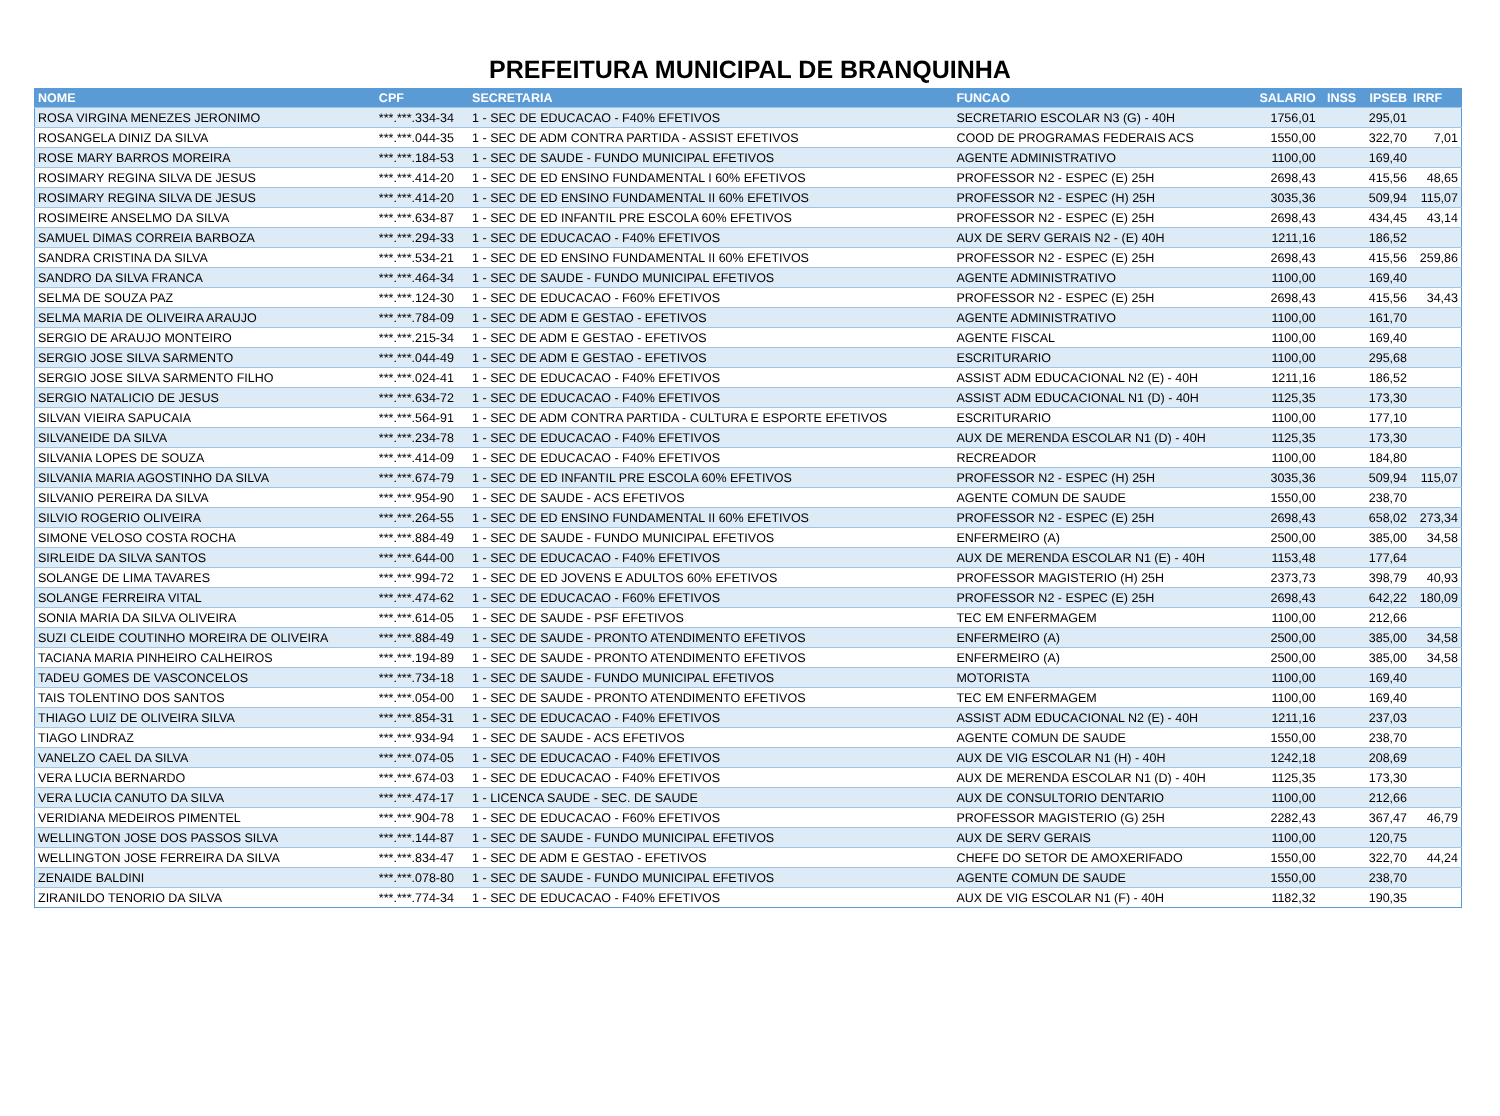PREFEITURA MUNICIPAL DE BRANQUINHA
| NOME | CPF | SECRETARIA | FUNCAO | SALARIO | INSS | IPSEB | IRRF |
| --- | --- | --- | --- | --- | --- | --- | --- |
| ROSA VIRGINA MENEZES JERONIMO | ***.***.334-34 | 1 - SEC DE EDUCACAO - F40% EFETIVOS | SECRETARIO ESCOLAR N3 (G) - 40H | 1756,01 | | 295,01 | |
| ROSANGELA DINIZ DA SILVA | ***.***.044-35 | 1 - SEC DE ADM CONTRA PARTIDA - ASSIST EFETIVOS | COOD DE PROGRAMAS FEDERAIS ACS | 1550,00 | | 322,70 | 7,01 |
| ROSE MARY BARROS MOREIRA | ***.***.184-53 | 1 - SEC DE SAUDE - FUNDO MUNICIPAL EFETIVOS | AGENTE ADMINISTRATIVO | 1100,00 | | 169,40 | |
| ROSIMARY REGINA SILVA DE JESUS | ***.***.414-20 | 1 - SEC DE ED ENSINO FUNDAMENTAL I 60% EFETIVOS | PROFESSOR N2 - ESPEC (E) 25H | 2698,43 | | 415,56 | 48,65 |
| ROSIMARY REGINA SILVA DE JESUS | ***.***.414-20 | 1 - SEC DE ED ENSINO FUNDAMENTAL II 60% EFETIVOS | PROFESSOR N2 - ESPEC (H) 25H | 3035,36 | | 509,94 | 115,07 |
| ROSIMEIRE ANSELMO DA SILVA | ***.***.634-87 | 1 - SEC DE ED INFANTIL PRE ESCOLA 60% EFETIVOS | PROFESSOR N2 - ESPEC (E) 25H | 2698,43 | | 434,45 | 43,14 |
| SAMUEL DIMAS CORREIA BARBOZA | ***.***.294-33 | 1 - SEC DE EDUCACAO - F40% EFETIVOS | AUX DE SERV GERAIS N2 - (E) 40H | 1211,16 | | 186,52 | |
| SANDRA CRISTINA DA SILVA | ***.***.534-21 | 1 - SEC DE ED ENSINO FUNDAMENTAL II 60% EFETIVOS | PROFESSOR N2 - ESPEC (E) 25H | 2698,43 | | 415,56 | 259,86 |
| SANDRO DA SILVA FRANCA | ***.***.464-34 | 1 - SEC DE SAUDE - FUNDO MUNICIPAL EFETIVOS | AGENTE ADMINISTRATIVO | 1100,00 | | 169,40 | |
| SELMA DE SOUZA PAZ | ***.***.124-30 | 1 - SEC DE EDUCACAO - F60% EFETIVOS | PROFESSOR N2 - ESPEC (E) 25H | 2698,43 | | 415,56 | 34,43 |
| SELMA MARIA DE OLIVEIRA ARAUJO | ***.***.784-09 | 1 - SEC DE ADM E GESTAO - EFETIVOS | AGENTE ADMINISTRATIVO | 1100,00 | | 161,70 | |
| SERGIO DE ARAUJO MONTEIRO | ***.***.215-34 | 1 - SEC DE ADM E GESTAO - EFETIVOS | AGENTE FISCAL | 1100,00 | | 169,40 | |
| SERGIO JOSE SILVA SARMENTO | ***.***.044-49 | 1 - SEC DE ADM E GESTAO - EFETIVOS | ESCRITURARIO | 1100,00 | | 295,68 | |
| SERGIO JOSE SILVA SARMENTO FILHO | ***.***.024-41 | 1 - SEC DE EDUCACAO - F40% EFETIVOS | ASSIST ADM EDUCACIONAL N2 (E) - 40H | 1211,16 | | 186,52 | |
| SERGIO NATALICIO DE JESUS | ***.***.634-72 | 1 - SEC DE EDUCACAO - F40% EFETIVOS | ASSIST ADM EDUCACIONAL N1 (D) - 40H | 1125,35 | | 173,30 | |
| SILVAN VIEIRA SAPUCAIA | ***.***.564-91 | 1 - SEC DE ADM CONTRA PARTIDA - CULTURA E ESPORTE EFETIVOS | ESCRITURARIO | 1100,00 | | 177,10 | |
| SILVANEIDE DA SILVA | ***.***.234-78 | 1 - SEC DE EDUCACAO - F40% EFETIVOS | AUX DE MERENDA ESCOLAR N1 (D) - 40H | 1125,35 | | 173,30 | |
| SILVANIA LOPES DE SOUZA | ***.***.414-09 | 1 - SEC DE EDUCACAO - F40% EFETIVOS | RECREADOR | 1100,00 | | 184,80 | |
| SILVANIA MARIA AGOSTINHO DA SILVA | ***.***.674-79 | 1 - SEC DE ED INFANTIL PRE ESCOLA 60% EFETIVOS | PROFESSOR N2 - ESPEC (H) 25H | 3035,36 | | 509,94 | 115,07 |
| SILVANIO PEREIRA DA SILVA | ***.***.954-90 | 1 - SEC DE SAUDE - ACS EFETIVOS | AGENTE COMUN DE SAUDE | 1550,00 | | 238,70 | |
| SILVIO ROGERIO OLIVEIRA | ***.***.264-55 | 1 - SEC DE ED ENSINO FUNDAMENTAL II 60% EFETIVOS | PROFESSOR N2 - ESPEC (E) 25H | 2698,43 | | 658,02 | 273,34 |
| SIMONE VELOSO COSTA ROCHA | ***.***.884-49 | 1 - SEC DE SAUDE - FUNDO MUNICIPAL EFETIVOS | ENFERMEIRO (A) | 2500,00 | | 385,00 | 34,58 |
| SIRLEIDE DA SILVA SANTOS | ***.***.644-00 | 1 - SEC DE EDUCACAO - F40% EFETIVOS | AUX DE MERENDA ESCOLAR N1 (E) - 40H | 1153,48 | | 177,64 | |
| SOLANGE DE LIMA TAVARES | ***.***.994-72 | 1 - SEC DE ED JOVENS E ADULTOS 60% EFETIVOS | PROFESSOR MAGISTERIO (H) 25H | 2373,73 | | 398,79 | 40,93 |
| SOLANGE FERREIRA VITAL | ***.***.474-62 | 1 - SEC DE EDUCACAO - F60% EFETIVOS | PROFESSOR N2 - ESPEC (E) 25H | 2698,43 | | 642,22 | 180,09 |
| SONIA MARIA DA SILVA OLIVEIRA | ***.***.614-05 | 1 - SEC DE SAUDE - PSF EFETIVOS | TEC EM ENFERMAGEM | 1100,00 | | 212,66 | |
| SUZI CLEIDE COUTINHO MOREIRA DE OLIVEIRA | ***.***.884-49 | 1 - SEC DE SAUDE - PRONTO ATENDIMENTO EFETIVOS | ENFERMEIRO (A) | 2500,00 | | 385,00 | 34,58 |
| TACIANA MARIA PINHEIRO CALHEIROS | ***.***.194-89 | 1 - SEC DE SAUDE - PRONTO ATENDIMENTO EFETIVOS | ENFERMEIRO (A) | 2500,00 | | 385,00 | 34,58 |
| TADEU GOMES DE VASCONCELOS | ***.***.734-18 | 1 - SEC DE SAUDE - FUNDO MUNICIPAL EFETIVOS | MOTORISTA | 1100,00 | | 169,40 | |
| TAIS TOLENTINO DOS SANTOS | ***.***.054-00 | 1 - SEC DE SAUDE - PRONTO ATENDIMENTO EFETIVOS | TEC EM ENFERMAGEM | 1100,00 | | 169,40 | |
| THIAGO LUIZ DE OLIVEIRA SILVA | ***.***.854-31 | 1 - SEC DE EDUCACAO - F40% EFETIVOS | ASSIST ADM EDUCACIONAL N2 (E) - 40H | 1211,16 | | 237,03 | |
| TIAGO LINDRAZ | ***.***.934-94 | 1 - SEC DE SAUDE - ACS EFETIVOS | AGENTE COMUN DE SAUDE | 1550,00 | | 238,70 | |
| VANELZO CAEL DA SILVA | ***.***.074-05 | 1 - SEC DE EDUCACAO - F40% EFETIVOS | AUX DE VIG ESCOLAR N1 (H) - 40H | 1242,18 | | 208,69 | |
| VERA LUCIA BERNARDO | ***.***.674-03 | 1 - SEC DE EDUCACAO - F40% EFETIVOS | AUX DE MERENDA ESCOLAR N1 (D) - 40H | 1125,35 | | 173,30 | |
| VERA LUCIA CANUTO DA SILVA | ***.***.474-17 | 1 - LICENCA SAUDE - SEC. DE SAUDE | AUX DE CONSULTORIO DENTARIO | 1100,00 | | 212,66 | |
| VERIDIANA MEDEIROS PIMENTEL | ***.***.904-78 | 1 - SEC DE EDUCACAO - F60% EFETIVOS | PROFESSOR MAGISTERIO (G) 25H | 2282,43 | | 367,47 | 46,79 |
| WELLINGTON JOSE DOS PASSOS SILVA | ***.***.144-87 | 1 - SEC DE SAUDE - FUNDO MUNICIPAL EFETIVOS | AUX DE SERV GERAIS | 1100,00 | | 120,75 | |
| WELLINGTON JOSE FERREIRA DA SILVA | ***.***.834-47 | 1 - SEC DE ADM E GESTAO - EFETIVOS | CHEFE DO SETOR DE AMOXERIFADO | 1550,00 | | 322,70 | 44,24 |
| ZENAIDE BALDINI | ***.***.078-80 | 1 - SEC DE SAUDE - FUNDO MUNICIPAL EFETIVOS | AGENTE COMUN DE SAUDE | 1550,00 | | 238,70 | |
| ZIRANILDO TENORIO DA SILVA | ***.***.774-34 | 1 - SEC DE EDUCACAO - F40% EFETIVOS | AUX DE VIG ESCOLAR N1 (F) - 40H | 1182,32 | | 190,35 | |